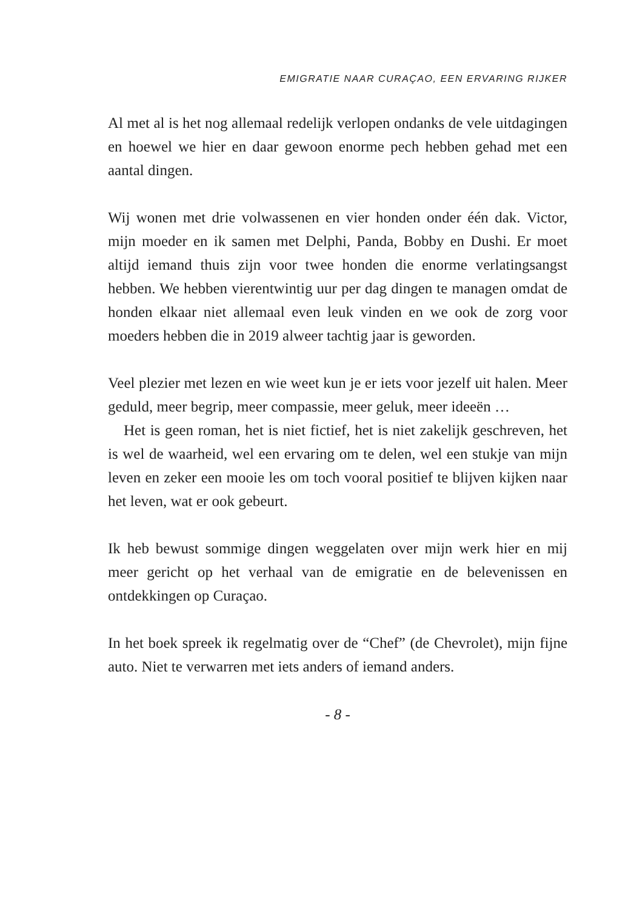EMIGRATIE NAAR CURAÇAO, EEN ERVARING RIJKER
Al met al is het nog allemaal redelijk verlopen ondanks de vele uitdagingen en hoewel we hier en daar gewoon enorme pech hebben gehad met een aantal dingen.
Wij wonen met drie volwassenen en vier honden onder één dak. Victor, mijn moeder en ik samen met Delphi, Panda, Bobby en Dushi. Er moet altijd iemand thuis zijn voor twee honden die enorme verlatingsangst hebben. We hebben vierentwintig uur per dag dingen te managen omdat de honden elkaar niet allemaal even leuk vinden en we ook de zorg voor moeders hebben die in 2019 alweer tachtig jaar is geworden.
Veel plezier met lezen en wie weet kun je er iets voor jezelf uit halen. Meer geduld, meer begrip, meer compassie, meer geluk, meer ideeën …
Het is geen roman, het is niet fictief, het is niet zakelijk geschreven, het is wel de waarheid, wel een ervaring om te delen, wel een stukje van mijn leven en zeker een mooie les om toch vooral positief te blijven kijken naar het leven, wat er ook gebeurt.
Ik heb bewust sommige dingen weggelaten over mijn werk hier en mij meer gericht op het verhaal van de emigratie en de belevenissen en ontdekkingen op Curaçao.
In het boek spreek ik regelmatig over de “Chef” (de Chevrolet), mijn fijne auto. Niet te verwarren met iets anders of iemand anders.
- 8 -